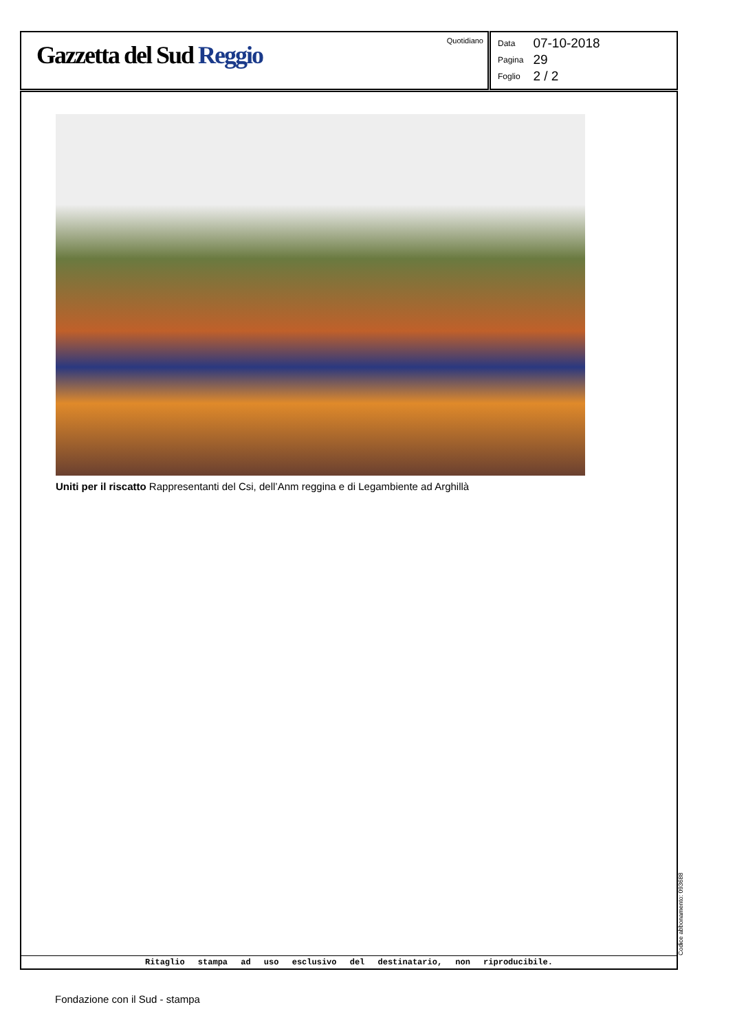Gazzetta del Sud Reggio Quotidiano
| Data | 07-10-2018 |
| Pagina | 29 |
| Foglio | 2 / 2 |
Uniti per il riscatto Rappresentanti del Csi, dell’Anm reggina e di Legambiente ad Arghillà
Ritaglio stampa ad uso esclusivo del destinatario, non riproducibile.
Codice abbonamento: 093688
Fondazione con il Sud - stampa